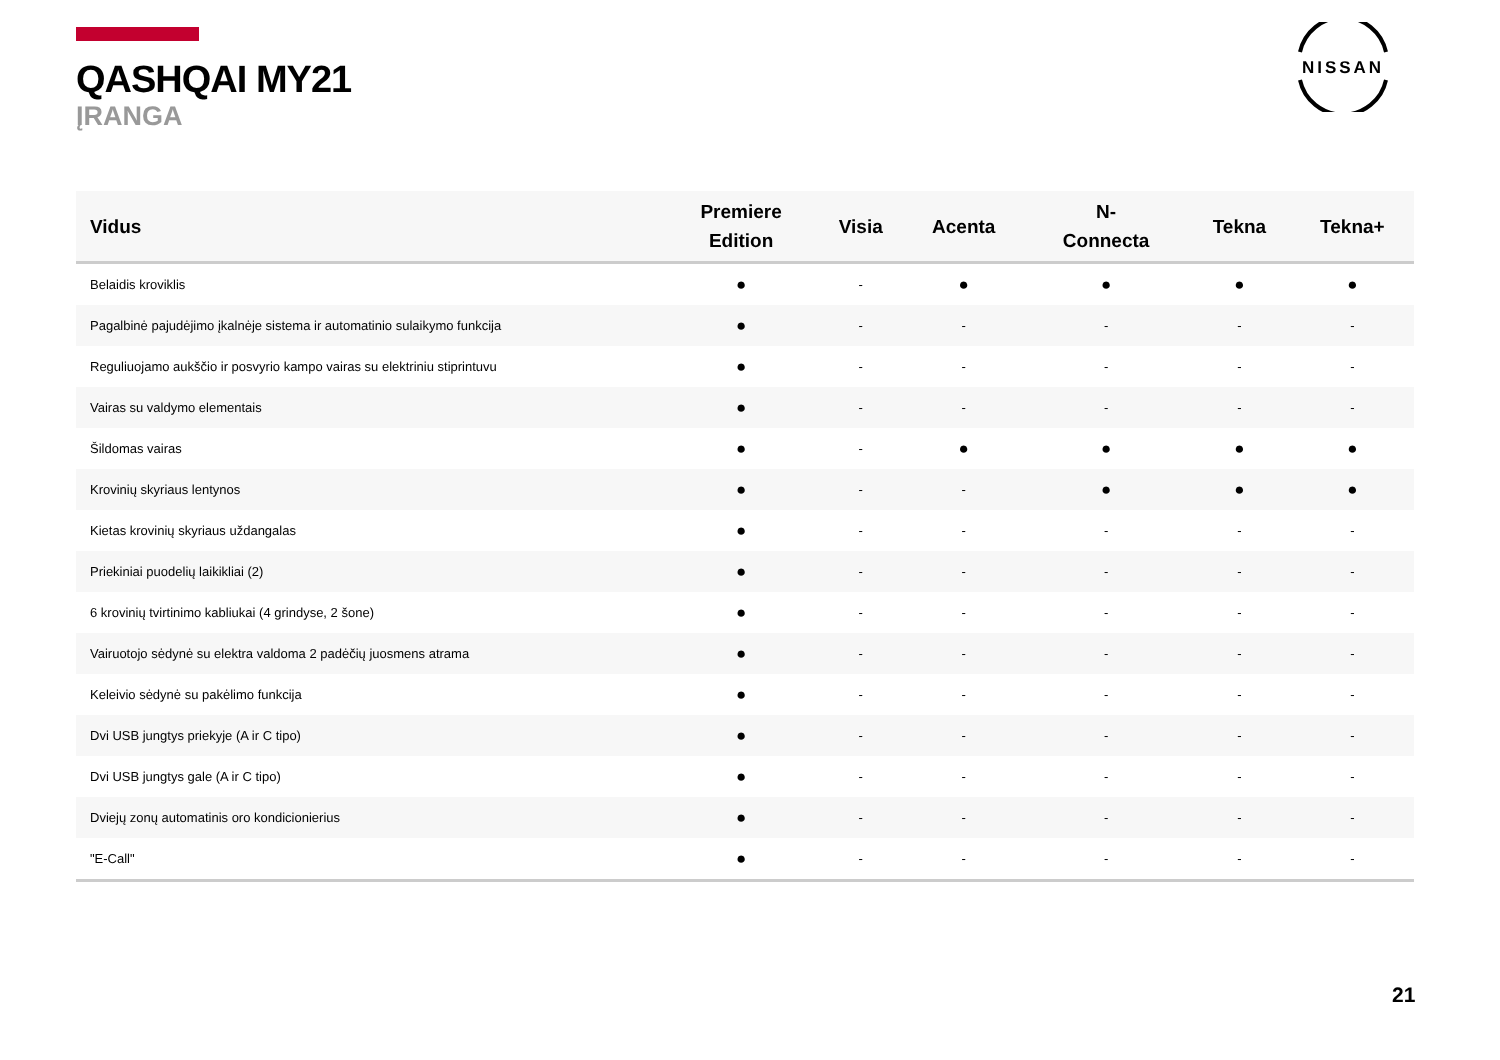QASHQAI MY21
ĮRANGA
NISSAN
| Vidus | Premiere Edition | Visia | Acenta | N- Connecta | Tekna | Tekna+ |
| --- | --- | --- | --- | --- | --- | --- |
| Belaidis kroviklis | ● | - | ● | ● | ● | ● |
| Pagalbinė pajudėjimo įkalnėje sistema ir automatinio sulaikymo funkcija | ● | - | - | - | - | - |
| Reguliuojamo aukščio ir posvyrio kampo vairas su elektriniu stiprintuvu | ● | - | - | - | - | - |
| Vairas su valdymo elementais | ● | - | - | - | - | - |
| Šildomas vairas | ● | - | ● | ● | ● | ● |
| Krovinių skyriaus lentynos | ● | - | - | ● | ● | ● |
| Kietas krovinių skyriaus uždangalas | ● | - | - | - | - | - |
| Priekiniai puodelių laikikliai (2) | ● | - | - | - | - | - |
| 6 krovinių tvirtinimo kabliukai (4 grindyse, 2 šone) | ● | - | - | - | - | - |
| Vairuotojo sėdynė su elektra valdoma 2 padėčių juosmens atrama | ● | - | - | - | - | - |
| Keleivio sėdynė su pakėlimo funkcija | ● | - | - | - | - | - |
| Dvi USB jungtys priekyje (A ir C tipo) | ● | - | - | - | - | - |
| Dvi USB jungtys gale (A ir C tipo) | ● | - | - | - | - | - |
| Dviejų zonų automatinis oro kondicionierius | ● | - | - | - | - | - |
| "E-Call" | ● | - | - | - | - | - |
21